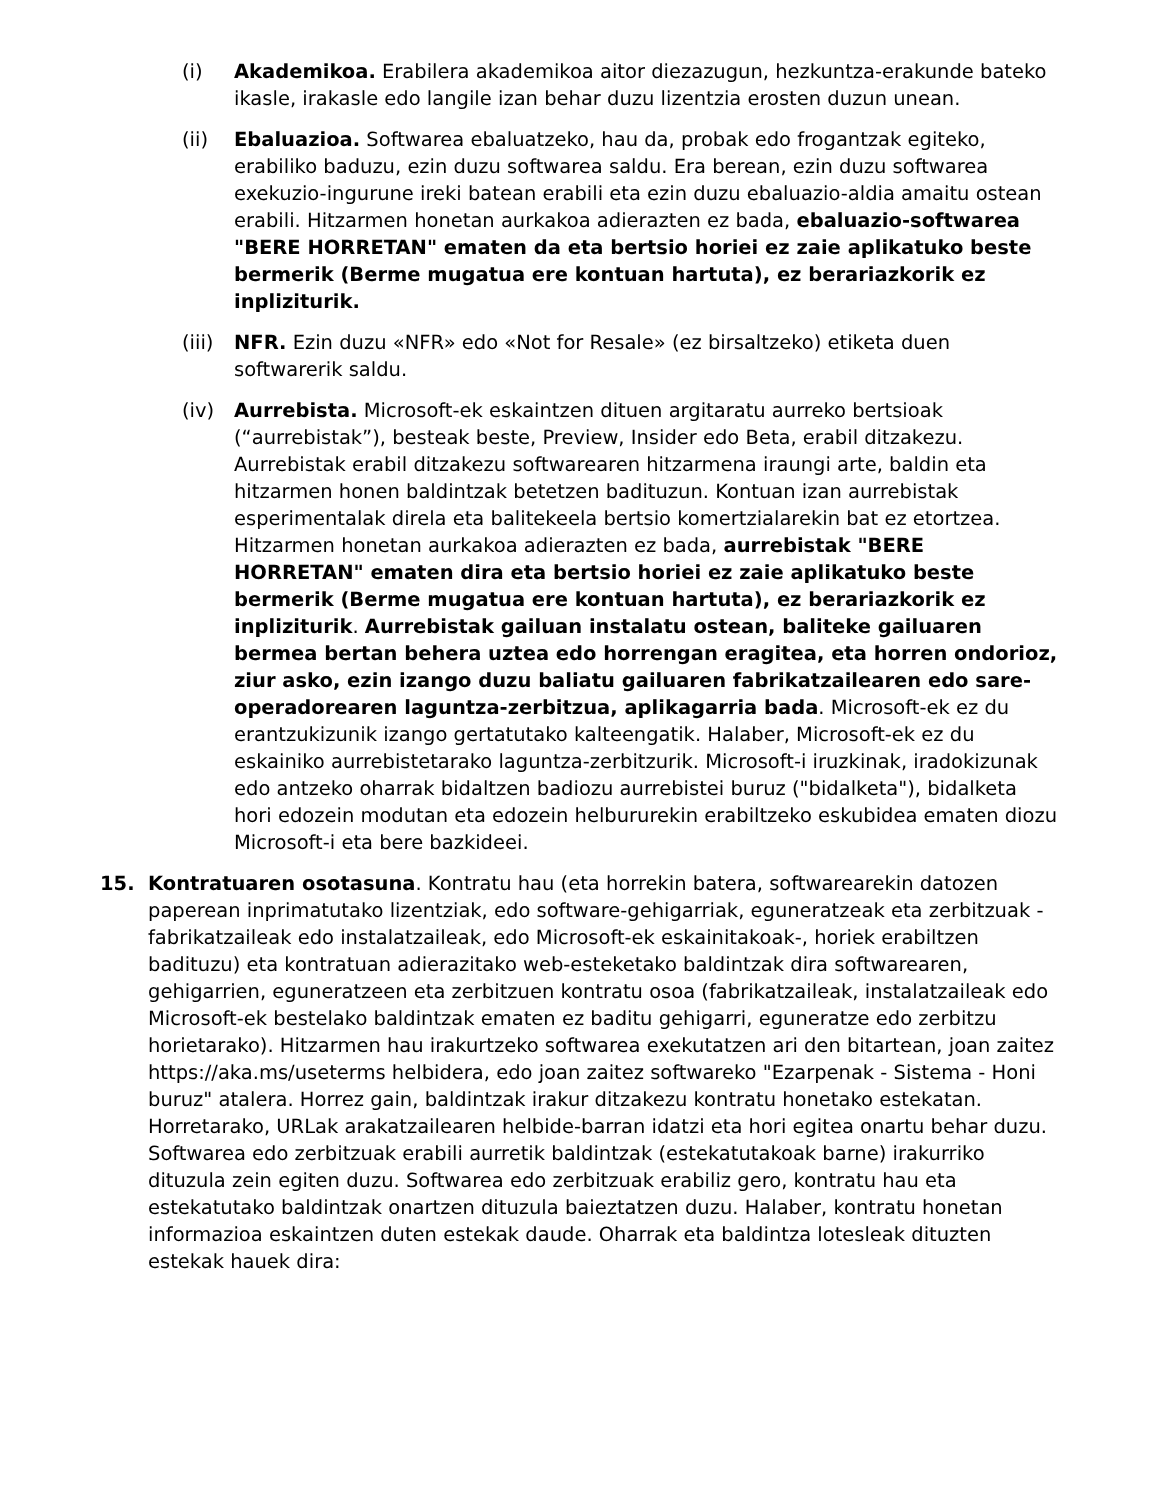(i) Akademikoa. Erabilera akademikoa aitor diezazugun, hezkuntza-erakunde bateko ikasle, irakasle edo langile izan behar duzu lizentzia erosten duzun unean.
(ii) Ebaluazioa. Softwarea ebaluatzeko, hau da, probak edo frogantzak egiteko, erabiliko baduzu, ezin duzu softwarea saldu. Era berean, ezin duzu softwarea exekuzio-ingurune ireki batean erabili eta ezin duzu ebaluazio-aldia amaitu ostean erabili. Hitzarmen honetan aurkakoa adierazten ez bada, ebaluazio-softwarea "BERE HORRETAN" ematen da eta bertsio horiei ez zaie aplikatuko beste bermerik (Berme mugatua ere kontuan hartuta), ez berariazkorik ez inpliziturik.
(iii)
NFR. Ezin duzu «NFR» edo «Not for Resale» (ez birsaltzeko) etiketa duen softwarerik saldu.
(iv) Aurrebista. Microsoft-ek eskaintzen dituen argitaratu aurreko bertsioak (“aurrebistak”), besteak beste, Preview, Insider edo Beta, erabil ditzakezu. Aurrebistak erabil ditzakezu softwarearen hitzarmena iraungi arte, baldin eta hitzarmen honen baldintzak betetzen badituzun. Kontuan izan aurrebistak esperimentalak direla eta balitekeela bertsio komertzialarekin bat ez etortzea. Hitzarmen honetan aurkakoa adierazten ez bada, aurrebistak "BERE HORRETAN" ematen dira eta bertsio horiei ez zaie aplikatuko beste bermerik (Berme mugatua ere kontuan hartuta), ez berariazkorik ez inpliziturik. Aurrebistak gailuan instalatu ostean, baliteke gailuaren bermea bertan behera uztea edo horrengan eragitea, eta horren ondorioz, ziur asko, ezin izango duzu baliatu gailuaren fabrikatzailearen edo sare-operadorearen laguntza-zerbitzua, aplikagarria bada. Microsoft-ek ez du erantzukizunik izango gertatutako kalteengatik. Halaber, Microsoft-ek ez du eskainiko aurrebistetarako laguntza-zerbitzurik. Microsoft-i iruzkinak, iradokizunak edo antzeko oharrak bidaltzen badiozu aurrebistei buruz ("bidalketa"), bidalketa hori edozein modutan eta edozein helbururekin erabiltzeko eskubidea ematen diozu Microsoft-i eta bere bazkideei.
15. Kontratuaren osotasuna. Kontratu hau (eta horrekin batera, softwarearekin datozen paperean inprimatutako lizentziak, edo software-gehigarriak, eguneratzeak eta zerbitzuak -fabrikatzaileak edo instalatzaileak, edo Microsoft-ek eskainitakoak-, horiek erabiltzen badituzu) eta kontratuan adierazitako web-esteketako baldintzak dira softwarearen, gehigarrien, eguneratzeen eta zerbitzuen kontratu osoa (fabrikatzaileak, instalatzaileak edo Microsoft-ek bestelako baldintzak ematen ez baditu gehigarri, eguneratze edo zerbitzu horietarako). Hitzarmen hau irakurtzeko softwarea exekutatzen ari den bitartean, joan zaitez https://aka.ms/useterms helbidera, edo joan zaitez softwareko "Ezarpenak - Sistema - Honi buruz" atalera. Horrez gain, baldintzak irakur ditzakezu kontratu honetako estekatan. Horretarako, URLak arakatzailearen helbide-barran idatzi eta hori egitea onartu behar duzu. Softwarea edo zerbitzuak erabili aurretik baldintzak (estekatutakoak barne) irakurriko dituzula zein egiten duzu. Softwarea edo zerbitzuak erabiliz gero, kontratu hau eta estekatutako baldintzak onartzen dituzula baieztatzen duzu. Halaber, kontratu honetan informazioa eskaintzen duten estekak daude. Oharrak eta baldintza lotesleak dituzten estekak hauek dira: